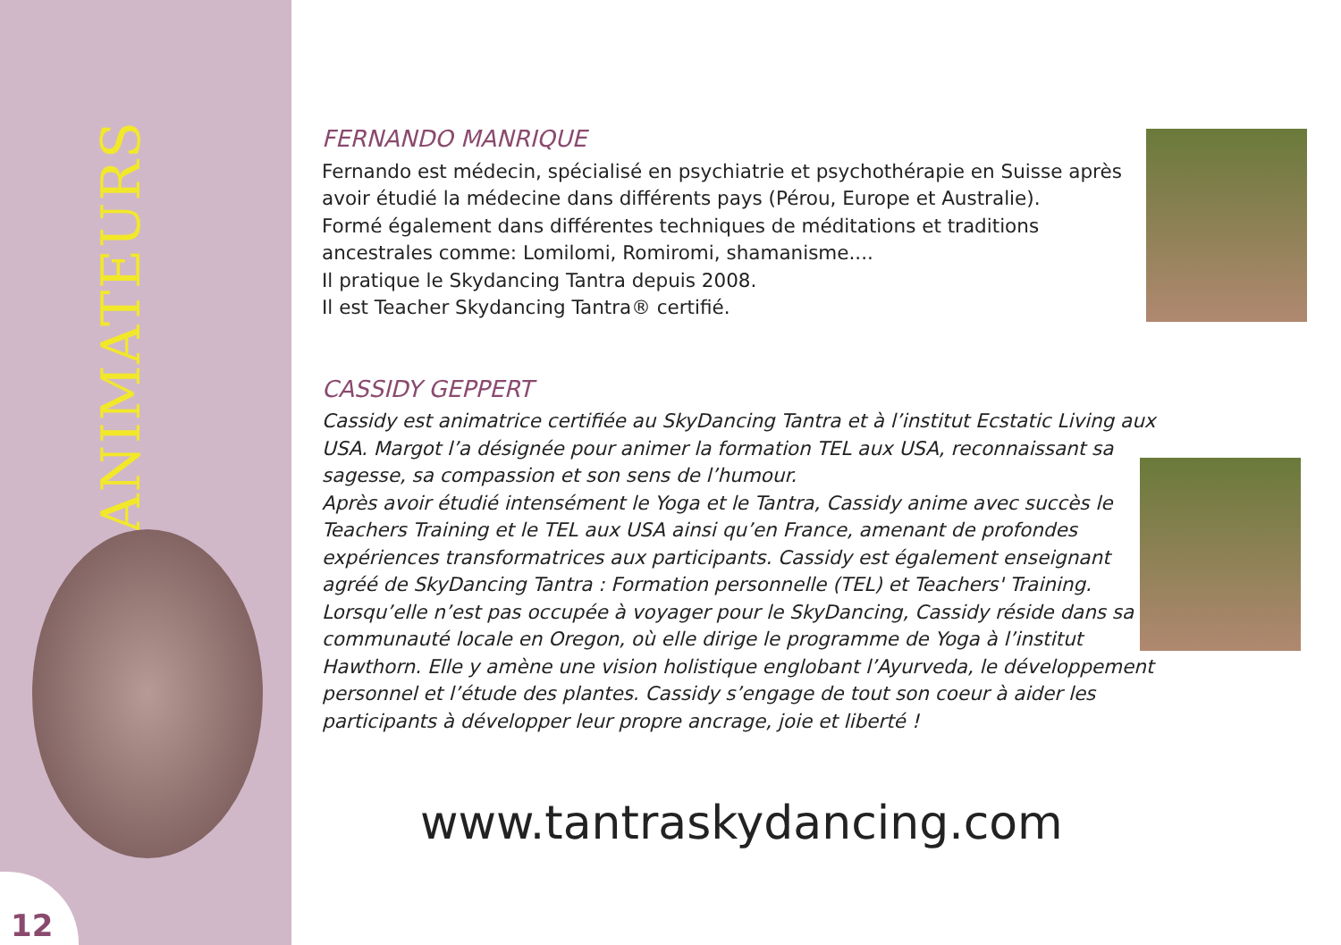ANIMATEURS
12
FERNANDO MANRIQUE
Fernando est médecin, spécialisé en psychiatrie et psychothérapie en Suisse après avoir étudié la médecine dans différents pays (Pérou, Europe et Australie).
Formé également dans différentes techniques de méditations et traditions ancestrales comme: Lomilomi, Romiromi, shamanisme....
Il pratique le Skydancing Tantra depuis 2008.
Il est Teacher Skydancing Tantra® certifié.
CASSIDY GEPPERT
Cassidy est animatrice certifiée au SkyDancing Tantra et à l’institut Ecstatic Living aux USA. Margot l’a désignée pour animer la formation TEL aux USA, reconnaissant sa sagesse, sa compassion et son sens de l’humour.
Après avoir étudié intensément le Yoga et le Tantra, Cassidy anime avec succès le Teachers Training et le TEL aux USA ainsi qu’en France, amenant de profondes expériences transformatrices aux participants. Cassidy est également enseignant agréé de SkyDancing Tantra : Formation personnelle (TEL) et Teachers' Training.
Lorsqu’elle n’est pas occupée à voyager pour le SkyDancing, Cassidy réside dans sa communauté locale en Oregon, où elle dirige le programme de Yoga à l’institut Hawthorn. Elle y amène une vision holistique englobant l’Ayurveda, le développement personnel et l’étude des plantes. Cassidy s’engage de tout son coeur à aider les participants à développer leur propre ancrage, joie et liberté !
www.tantraskydancing.com